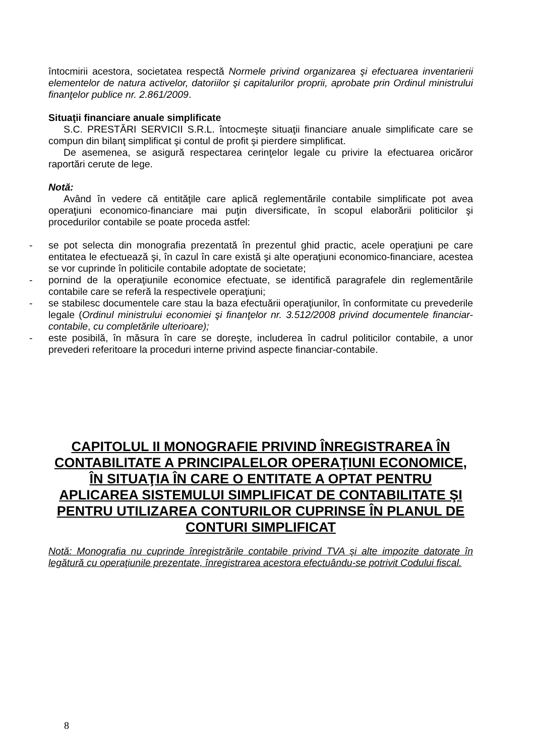întocmirii acestora, societatea respectă Normele privind organizarea şi efectuarea inventarierii elementelor de natura activelor, datoriilor şi capitalurilor proprii, aprobate prin Ordinul ministrului finanţelor publice nr. 2.861/2009.
Situaţii financiare anuale simplificate
S.C. PRESTĂRI SERVICII S.R.L. întocmeşte situaţii financiare anuale simplificate care se compun din bilanţ simplificat şi contul de profit şi pierdere simplificat.
De asemenea, se asigură respectarea cerinţelor legale cu privire la efectuarea oricăror raportări cerute de lege.
Notă:
Având în vedere că entităţile care aplică reglementările contabile simplificate pot avea operaţiuni economico-financiare mai puţin diversificate, în scopul elaborării politicilor şi procedurilor contabile se poate proceda astfel:
- se pot selecta din monografia prezentată în prezentul ghid practic, acele operaţiuni pe care entitatea le efectuează şi, în cazul în care există şi alte operaţiuni economico-financiare, acestea se vor cuprinde în politicile contabile adoptate de societate;
- pornind de la operaţiunile economice efectuate, se identifică paragrafele din reglementările contabile care se referă la respectivele operaţiuni;
- se stabilesc documentele care stau la baza efectuării operaţiunilor, în conformitate cu prevederile legale (Ordinul ministrului economiei şi finanţelor nr. 3.512/2008 privind documentele financiar-contabile, cu completările ulterioare);
- este posibilă, în măsura în care se doreşte, includerea în cadrul politicilor contabile, a unor prevederi referitoare la proceduri interne privind aspecte financiar-contabile.
CAPITOLUL II MONOGRAFIE PRIVIND ÎNREGISTRAREA ÎN CONTABILITATE A PRINCIPALELOR OPERAŢIUNI ECONOMICE, ÎN SITUAŢIA ÎN CARE O ENTITATE A OPTAT PENTRU APLICAREA SISTEMULUI SIMPLIFICAT DE CONTABILITATE ŞI PENTRU UTILIZAREA CONTURILOR CUPRINSE ÎN PLANUL DE CONTURI SIMPLIFICAT
Notă: Monografia nu cuprinde înregistrările contabile privind TVA şi alte impozite datorate în legătură cu operaţiunile prezentate, înregistrarea acestora efectuându-se potrivit Codului fiscal.
8